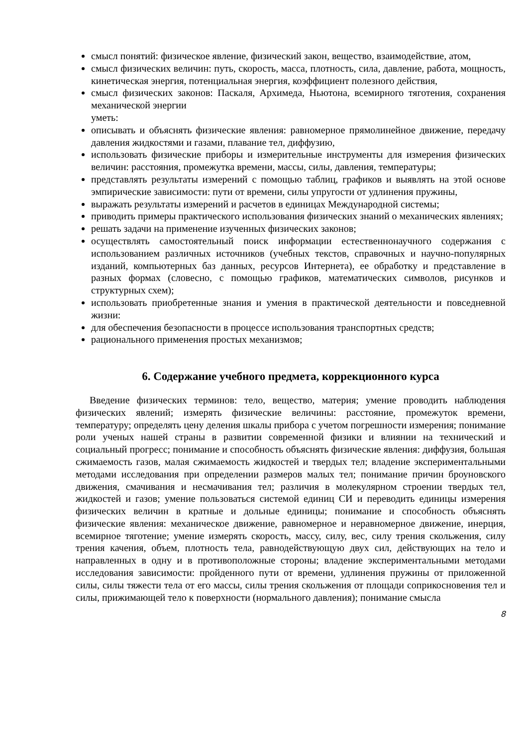смысл понятий: физическое явление, физический закон, вещество, взаимодействие, атом,
смысл физических величин: путь, скорость, масса, плотность, сила, давление, работа, мощность, кинетическая энергия, потенциальная энергия, коэффициент полезного действия,
смысл физических законов: Паскаля, Архимеда, Ньютона, всемирного тяготения, сохранения механической энергии
уметь:
описывать и объяснять физические явления: равномерное прямолинейное движение, передачу давления жидкостями и газами, плавание тел, диффузию,
использовать физические приборы и измерительные инструменты для измерения физических величин: расстояния, промежутка времени, массы, силы, давления, температуры;
представлять результаты измерений с помощью таблиц, графиков и выявлять на этой основе эмпирические зависимости: пути от времени, силы упругости от удлинения пружины,
выражать результаты измерений и расчетов в единицах Международной системы;
приводить примеры практического использования физических знаний о механических явлениях;
решать задачи на применение изученных физических законов;
осуществлять самостоятельный поиск информации естественнонаучного содержания с использованием различных источников (учебных текстов, справочных и научно-популярных изданий, компьютерных баз данных, ресурсов Интернета), ее обработку и представление в разных формах (словесно, с помощью графиков, математических символов, рисунков и структурных схем);
использовать приобретенные знания и умения в практической деятельности и повседневной жизни:
для обеспечения безопасности в процессе использования транспортных средств;
рационального применения простых механизмов;
6. Содержание учебного предмета, коррекционного курса
Введение физических терминов: тело, вещество, материя; умение проводить наблюдения физических явлений; измерять физические величины: расстояние, промежуток времени, температуру; определять цену деления шкалы прибора с учетом погрешности измерения; понимание роли ученых нашей страны в развитии современной физики и влиянии на технический и социальный прогресс; понимание и способность объяснять физические явления: диффузия, большая сжимаемость газов, малая сжимаемость жидкостей и твердых тел; владение экспериментальными методами исследования при определении размеров малых тел; понимание причин броуновского движения, смачивания и несмачивания тел; различия в молекулярном строении твердых тел, жидкостей и газов; умение пользоваться системой единиц СИ и переводить единицы измерения физических величин в кратные и дольные единицы; понимание и способность объяснять физические явления: механическое движение, равномерное и неравномерное движение, инерция, всемирное тяготение; умение измерять скорость, массу, силу, вес, силу трения скольжения, силу трения качения, объем, плотность тела, равнодействующую двух сил, действующих на тело и направленных в одну и в противоположные стороны; владение экспериментальными методами исследования зависимости: пройденного пути от времени, удлинения пружины от приложенной силы, силы тяжести тела от его массы, силы трения скольжения от площади соприкосновения тел и силы, прижимающей тело к поверхности (нормального давления); понимание смысла
8